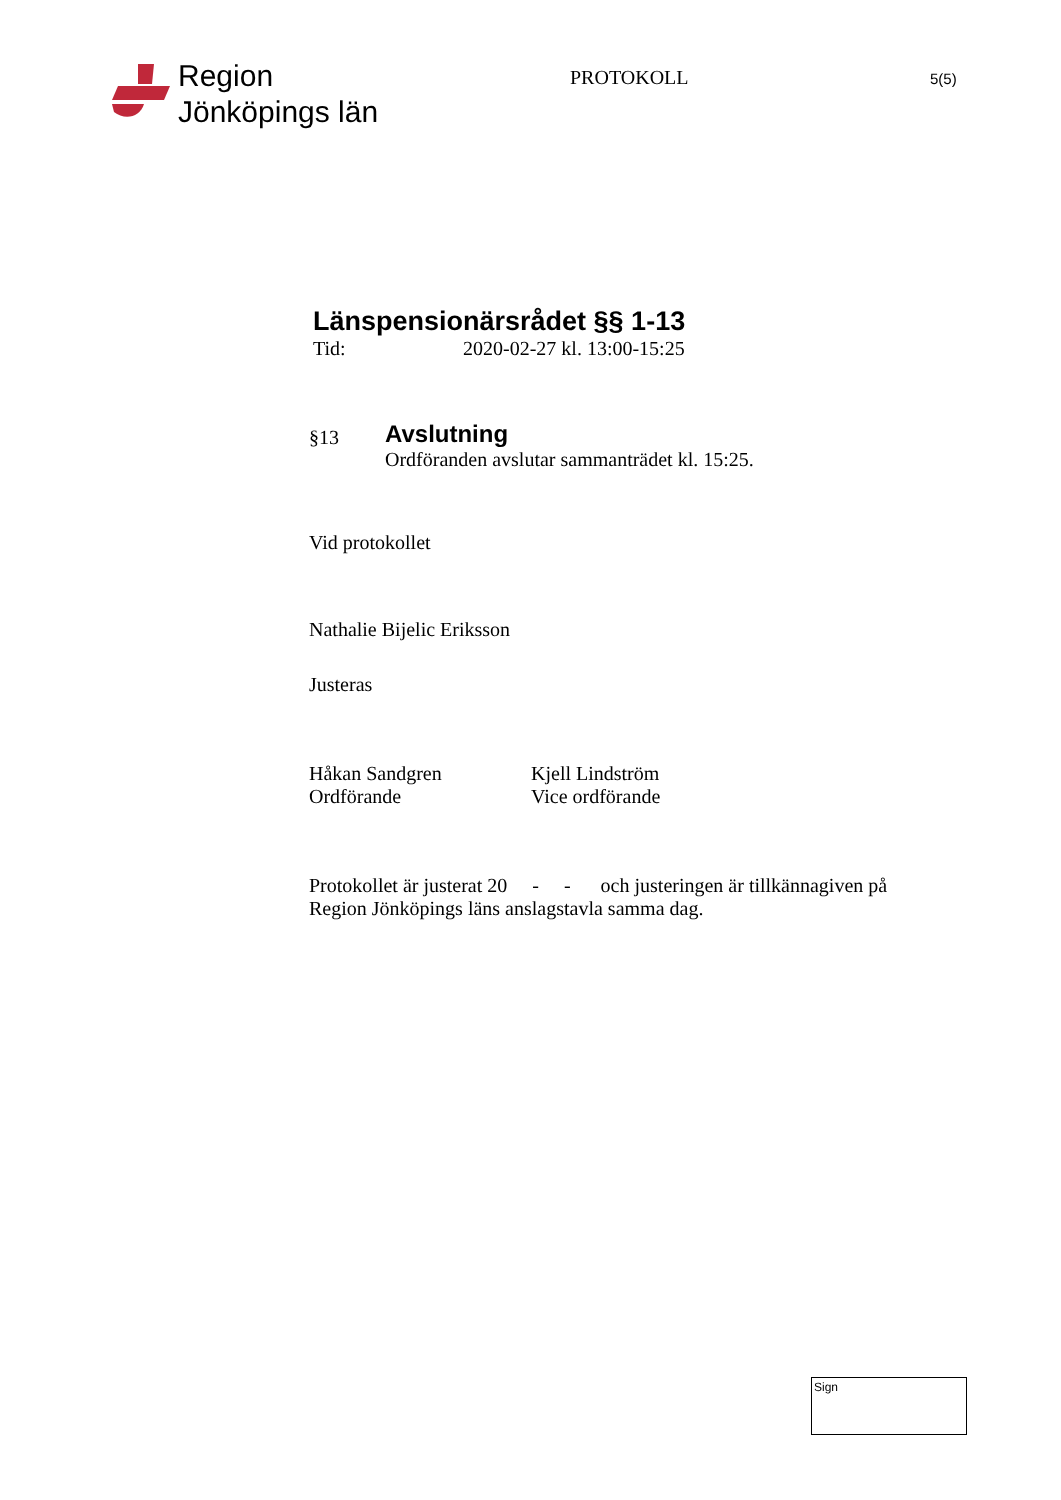Region
Jönköpings län
PROTOKOLL
5(5)
Länspensionärsrådet §§ 1-13
Tid: 2020-02-27 kl. 13:00-15:25
§13
Avslutning
Ordföranden avslutar sammanträdet kl. 15:25.
Vid protokollet
Nathalie Bijelic Eriksson
Justeras
Håkan Sandgren
Ordförande
Kjell Lindström
Vice ordförande
Protokollet är justerat 20 - - och justeringen är tillkännagiven på Region Jönköpings läns anslagstavla samma dag.
Sign